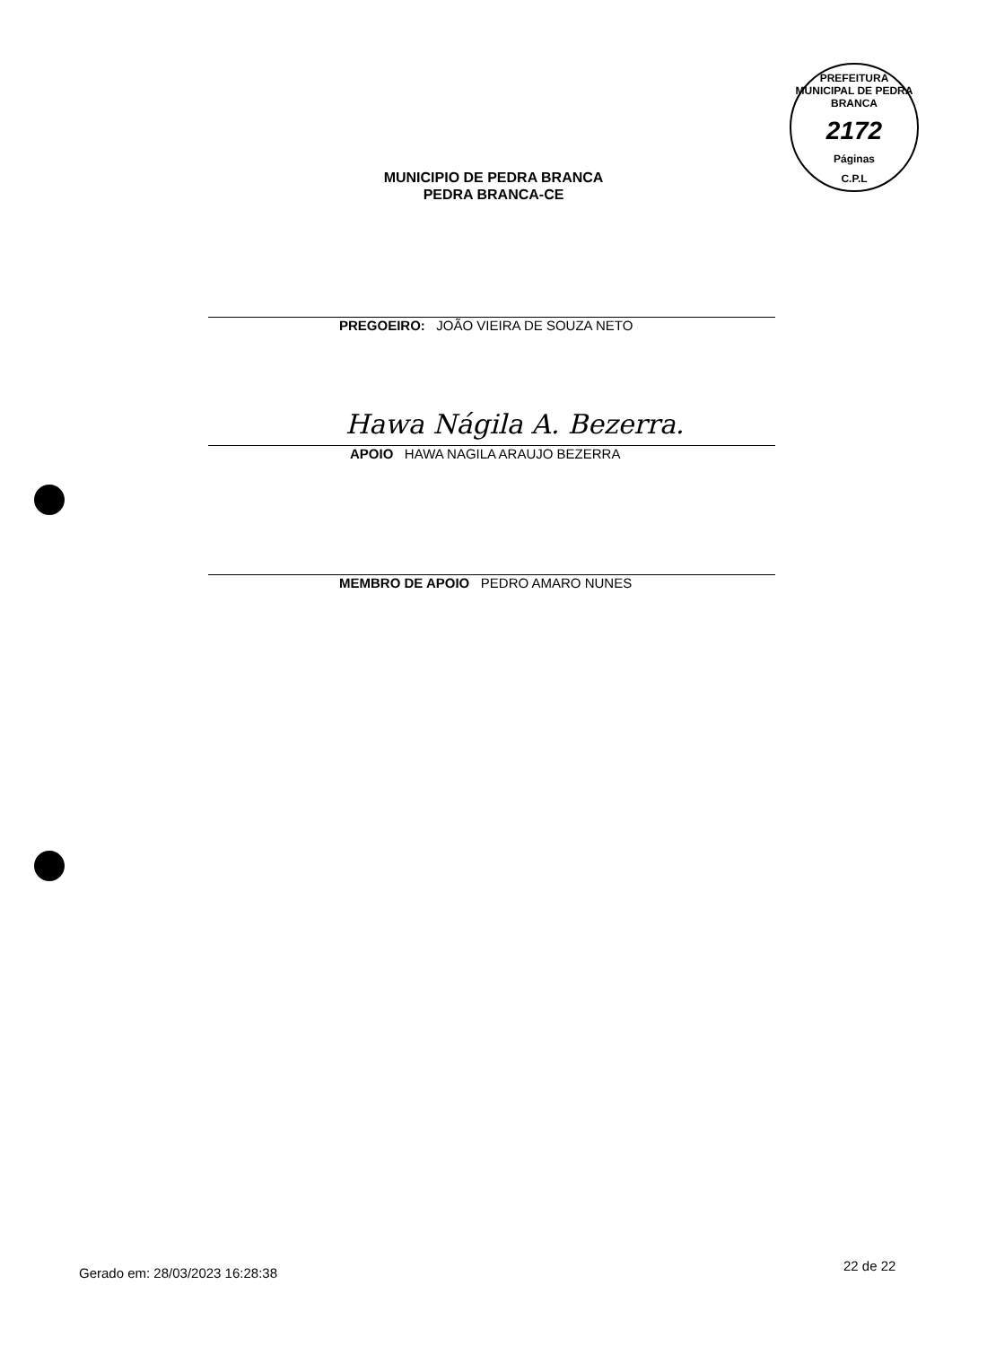PREFEITURA MUNICIPAL DE PEDRA BRANCA
2172
Páginas
C.P.L
MUNICIPIO DE PEDRA BRANCA
PEDRA BRANCA-CE
PREGOEIRO: JOÃO VIEIRA DE SOUZA NETO
Hawa Nágila A. Bezerra.
APOIO HAWA NAGILA ARAUJO BEZERRA
MEMBRO DE APOIO PEDRO AMARO NUNES
Gerado em: 28/03/2023 16:28:38 22 de 22